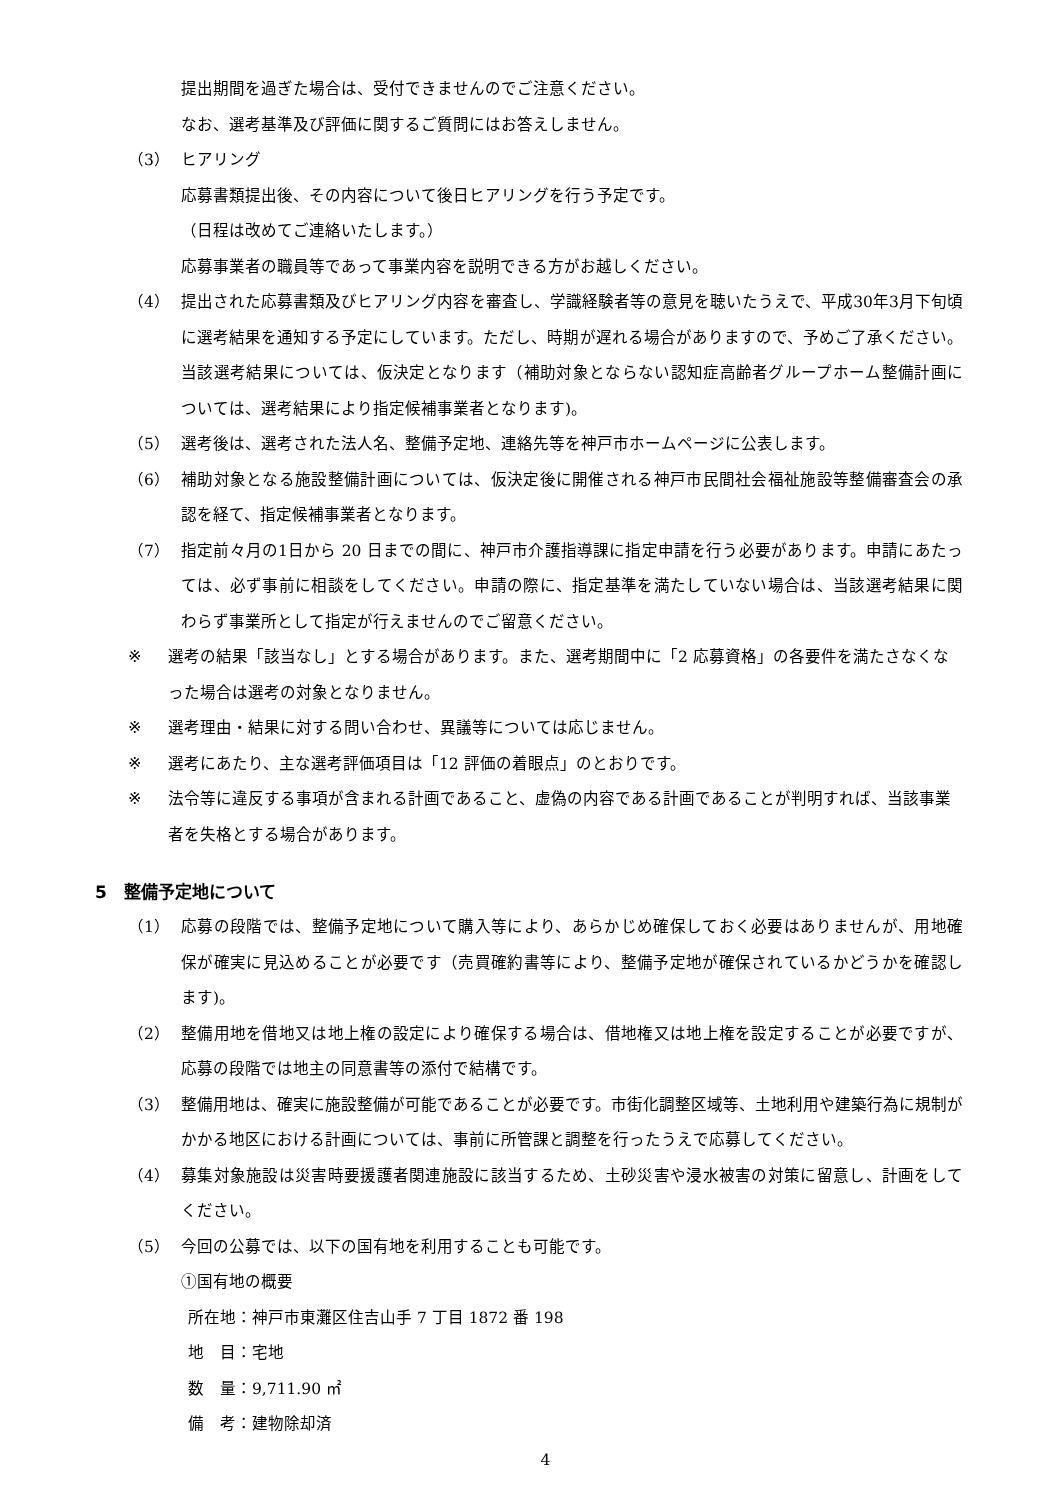提出期間を過ぎた場合は、受付できませんのでご注意ください。
なお、選考基準及び評価に関するご質問にはお答えしません。
（3） ヒアリング
応募書類提出後、その内容について後日ヒアリングを行う予定です。
（日程は改めてご連絡いたします。）
応募事業者の職員等であって事業内容を説明できる方がお越しください。
（4） 提出された応募書類及びヒアリング内容を審査し、学識経験者等の意見を聴いたうえで、平成30年3月下旬頃に選考結果を通知する予定にしています。ただし、時期が遅れる場合がありますので、予めご了承ください。当該選考結果については、仮決定となります（補助対象とならない認知症高齢者グループホーム整備計画については、選考結果により指定候補事業者となります)。
（5） 選考後は、選考された法人名、整備予定地、連絡先等を神戸市ホームページに公表します。
（6） 補助対象となる施設整備計画については、仮決定後に開催される神戸市民間社会福祉施設等整備審査会の承認を経て、指定候補事業者となります。
（7） 指定前々月の1日から 20 日までの間に、神戸市介護指導課に指定申請を行う必要があります。申請にあたっては、必ず事前に相談をしてください。申請の際に、指定基準を満たしていない場合は、当該選考結果に関わらず事業所として指定が行えませんのでご留意ください。
※ 選考の結果「該当なし」とする場合があります。また、選考期間中に「2 応募資格」の各要件を満たさなくなった場合は選考の対象となりません。
※ 選考理由・結果に対する問い合わせ、異議等については応じません。
※ 選考にあたり、主な選考評価項目は「12 評価の着眼点」のとおりです。
※ 法令等に違反する事項が含まれる計画であること、虚偽の内容である計画であることが判明すれば、当該事業者を失格とする場合があります。
5　整備予定地について
（1） 応募の段階では、整備予定地について購入等により、あらかじめ確保しておく必要はありませんが、用地確保が確実に見込めることが必要です（売買確約書等により、整備予定地が確保されているかどうかを確認します)。
（2） 整備用地を借地又は地上権の設定により確保する場合は、借地権又は地上権を設定することが必要ですが、応募の段階では地主の同意書等の添付で結構です。
（3） 整備用地は、確実に施設整備が可能であることが必要です。市街化調整区域等、土地利用や建築行為に規制がかかる地区における計画については、事前に所管課と調整を行ったうえで応募してください。
（4） 募集対象施設は災害時要援護者関連施設に該当するため、土砂災害や浸水被害の対策に留意し、計画をしてください。
（5） 今回の公募では、以下の国有地を利用することも可能です。
①国有地の概要
所在地：神戸市東灘区住吉山手 7 丁目 1872 番 198
地　目：宅地
数　量：9,711.90 ㎡
備　考：建物除却済
4